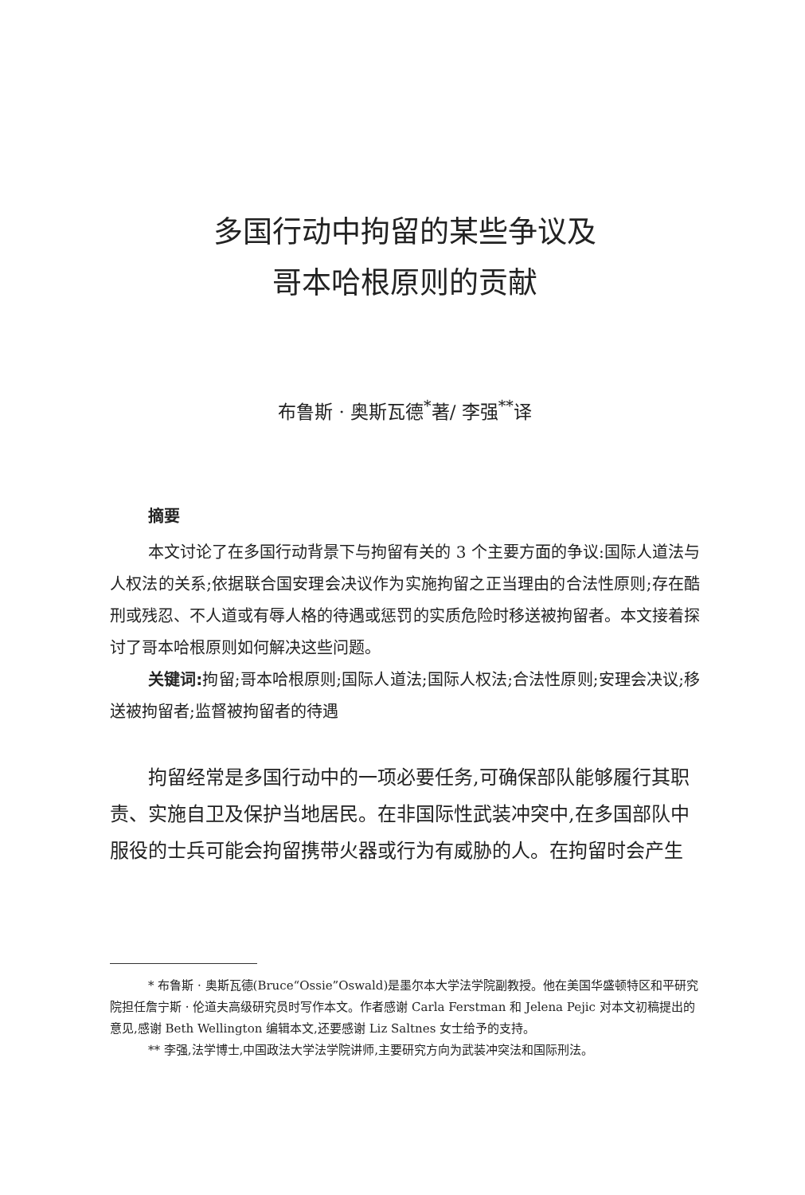多国行动中拘留的某些争议及
哥本哈根原则的贡献
布鲁斯 · 奥斯瓦德<sup>*</sup>著/ 李强<sup>**</sup>译
摘要
本文讨论了在多国行动背景下与拘留有关的 3 个主要方面的争议:国际人道法与人权法的关系;依据联合国安理会决议作为实施拘留之正当理由的合法性原则;存在酷刑或残忍、不人道或有辱人格的待遇或惩罚的实质危险时移送被拘留者。本文接着探讨了哥本哈根原则如何解决这些问题。
关键词: 拘留;哥本哈根原则;国际人道法;国际人权法;合法性原则;安理会决议;移送被拘留者;监督被拘留者的待遇
拘留经常是多国行动中的一项必要任务,可确保部队能够履行其职责、实施自卫及保护当地居民。在非国际性武装冲突中,在多国部队中服役的士兵可能会拘留携带火器或行为有威胁的人。在拘留时会产生
* 布鲁斯 · 奥斯瓦德(Bruce“Ossie”Oswald)是墨尔本大学法学院副教授。他在美国华盛顿特区和平研究院担任詹宁斯 · 伦道夫高级研究员时写作本文。作者感谢 Carla Ferstman 和 Jelena Pejic 对本文初稿提出的意见,感谢 Beth Wellington 编辑本文,还要感谢 Liz Saltnes 女士给予的支持。
** 李强,法学博士,中国政法大学法学院讲师,主要研究方向为武装冲突法和国际刑法。